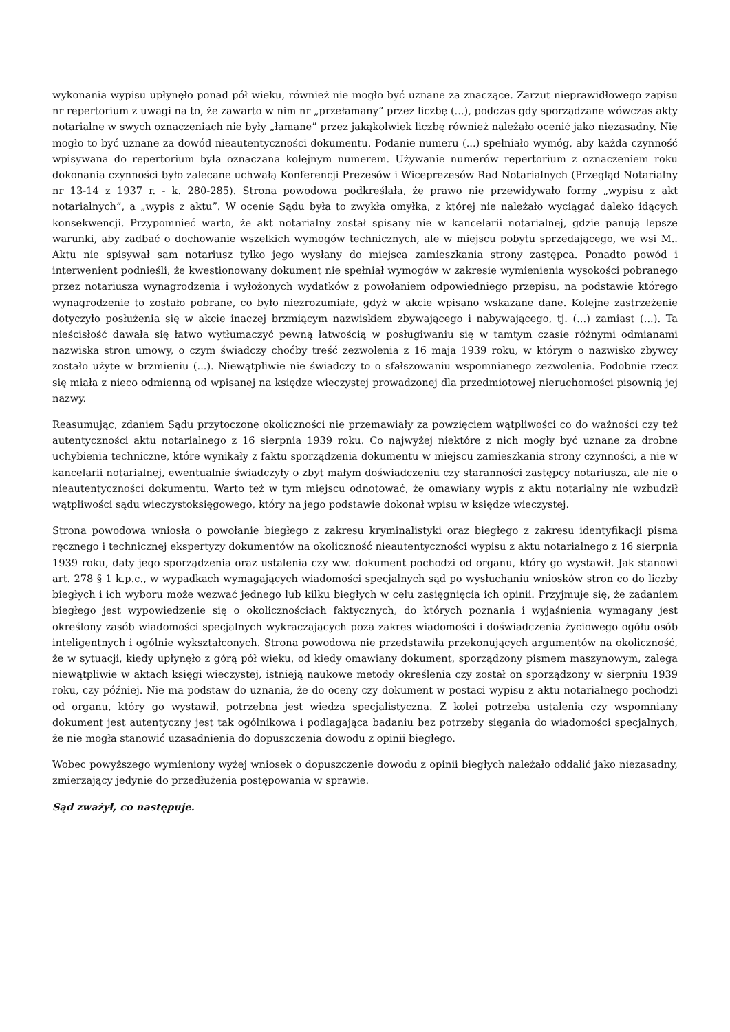wykonania wypisu upłynęło ponad pół wieku, również nie mogło być uznane za znaczące. Zarzut nieprawidłowego zapisu nr repertorium z uwagi na to, że zawarto w nim nr „przełamany” przez liczbę (...), podczas gdy sporządzane wówczas akty notarialne w swych oznaczeniach nie były „łamane” przez jakąkolwiek liczbę również należało ocenić jako niezasadny. Nie mogło to być uznane za dowód nieautentyczności dokumentu. Podanie numeru (...) spełniało wymóg, aby każda czynność wpisywana do repertorium była oznaczana kolejnym numerem. Używanie numerów repertorium z oznaczeniem roku dokonania czynności było zalecane uchwałą Konferencji Prezesów i Wiceprezesów Rad Notarialnych (Przegląd Notarialny nr 13-14 z 1937 r. - k. 280-285). Strona powodowa podkreślała, że prawo nie przewidywało formy „wypisu z akt notarialnych”, a „wypis z aktu”. W ocenie Sądu była to zwykła omyłka, z której nie należało wyciągać daleko idących konsekwencji. Przypomnieć warto, że akt notarialny został spisany nie w kancelarii notarialnej, gdzie panują lepsze warunki, aby zadbać o dochowanie wszelkich wymogów technicznych, ale w miejscu pobytu sprzedającego, we wsi M.. Aktu nie spisywał sam notariusz tylko jego wysłany do miejsca zamieszkania strony zastępca. Ponadto powód i interwenient podnieśli, że kwestionowany dokument nie spełniał wymogów w zakresie wymienienia wysokości pobranego przez notariusza wynagrodzenia i wyłożonych wydatków z powołaniem odpowiedniego przepisu, na podstawie którego wynagrodzenie to zostało pobrane, co było niezrozumiałe, gdyż w akcie wpisano wskazane dane. Kolejne zastrzeżenie dotyczyło posłużenia się w akcie inaczej brzmiącym nazwiskiem zbywającego i nabywającego, tj. (...) zamiast (...). Ta nieścisłość dawała się łatwo wytłumaczyć pewną łatwością w posługiwaniu się w tamtym czasie różnymi odmianami nazwiska stron umowy, o czym świadczy choćby treść zezwolenia z 16 maja 1939 roku, w którym o nazwisko zbywcy zostało użyte w brzmieniu (...). Niewątpliwie nie świadczy to o sfałszowaniu wspomnianego zezwolenia. Podobnie rzecz się miała z nieco odmienną od wpisanej na księdze wieczystej prowadzonej dla przedmiotowej nieruchomości pisownią jej nazwy.
Reasumując, zdaniem Sądu przytoczone okoliczności nie przemawiały za powzięciem wątpliwości co do ważności czy też autentyczności aktu notarialnego z 16 sierpnia 1939 roku. Co najwyżej niektóre z nich mogły być uznane za drobne uchybienia techniczne, które wynikały z faktu sporządzenia dokumentu w miejscu zamieszkania strony czynności, a nie w kancelarii notarialnej, ewentualnie świadczyły o zbyt małym doświadczeniu czy staranności zastępcy notariusza, ale nie o nieautentyczności dokumentu. Warto też w tym miejscu odnotować, że omawiany wypis z aktu notarialny nie wzbudził wątpliwości sądu wieczystoksięgowego, który na jego podstawie dokonał wpisu w księdze wieczystej.
Strona powodowa wniosła o powołanie biegłego z zakresu kryminalistyki oraz biegłego z zakresu identyfikacji pisma ręcznego i technicznej ekspertyzy dokumentów na okoliczność nieautentyczności wypisu z aktu notarialnego z 16 sierpnia 1939 roku, daty jego sporządzenia oraz ustalenia czy ww. dokument pochodzi od organu, który go wystawił. Jak stanowi art. 278 § 1 k.p.c., w wypadkach wymagających wiadomości specjalnych sąd po wysłuchaniu wniosków stron co do liczby biegłych i ich wyboru może wezwać jednego lub kilku biegłych w celu zasięgnięcia ich opinii. Przyjmuje się, że zadaniem biegłego jest wypowiedzenie się o okolicznościach faktycznych, do których poznania i wyjaśnienia wymagany jest określony zasób wiadomości specjalnych wykraczających poza zakres wiadomości i doświadczenia życiowego ogółu osób inteligentnych i ogólnie wykształconych. Strona powodowa nie przedstawiła przekonujących argumentów na okoliczność, że w sytuacji, kiedy upłynęło z górą pół wieku, od kiedy omawiany dokument, sporządzony pismem maszynowym, zalega niewątpliwie w aktach księgi wieczystej, istnieją naukowe metody określenia czy został on sporządzony w sierpniu 1939 roku, czy później. Nie ma podstaw do uznania, że do oceny czy dokument w postaci wypisu z aktu notarialnego pochodzi od organu, który go wystawił, potrzebna jest wiedza specjalistyczna. Z kolei potrzeba ustalenia czy wspomniany dokument jest autentyczny jest tak ogólnikowa i podlagająca badaniu bez potrzeby sięgania do wiadomości specjalnych, że nie mogła stanowić uzasadnienia do dopuszczenia dowodu z opinii biegłego.
Wobec powyższego wymieniony wyżej wniosek o dopuszczenie dowodu z opinii biegłych należało oddalić jako niezasadny, zmierzający jedynie do przedłużenia postępowania w sprawie.
Sąd zważył, co następuje.